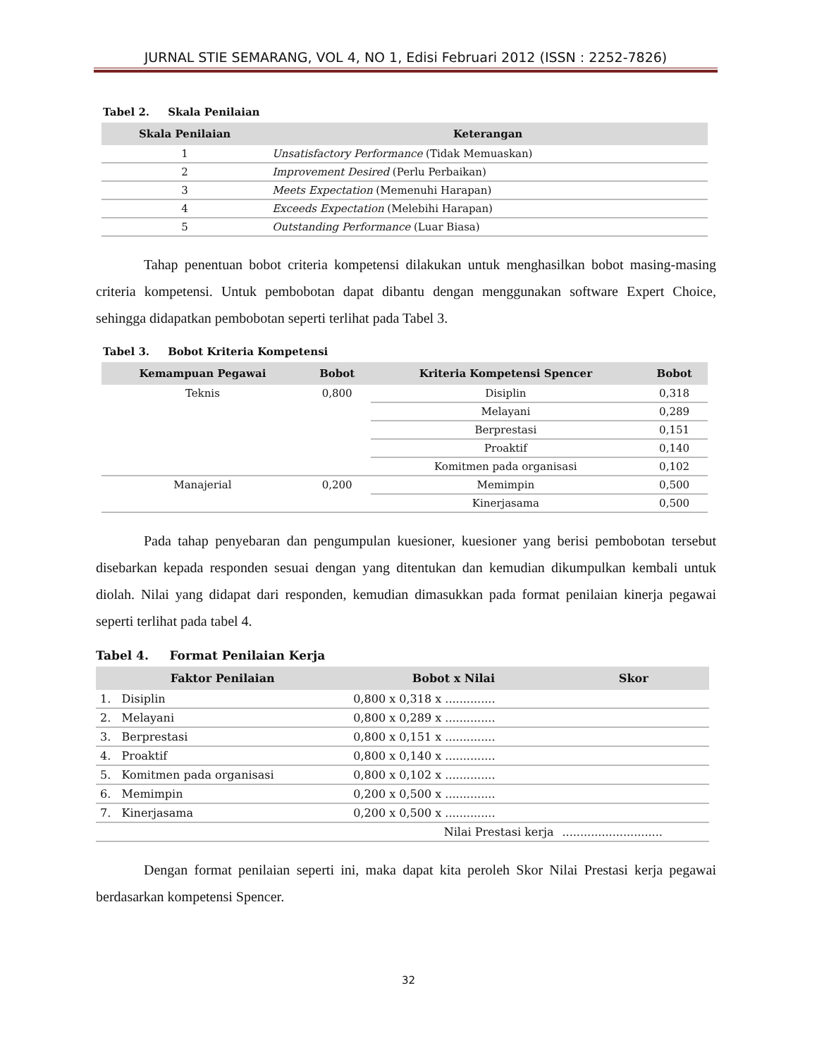JURNAL STIE SEMARANG, VOL 4, NO 1, Edisi Februari 2012 (ISSN : 2252-7826)
Tabel 2. Skala Penilaian
| Skala Penilaian | Keterangan |
| --- | --- |
| 1 | Unsatisfactory Performance (Tidak Memuaskan) |
| 2 | Improvement Desired (Perlu Perbaikan) |
| 3 | Meets Expectation (Memenuhi Harapan) |
| 4 | Exceeds Expectation (Melebihi Harapan) |
| 5 | Outstanding Performance (Luar Biasa) |
Tahap penentuan bobot criteria kompetensi dilakukan untuk menghasilkan bobot masing-masing criteria kompetensi. Untuk pembobotan dapat dibantu dengan menggunakan software Expert Choice, sehingga didapatkan pembobotan seperti terlihat pada Tabel 3.
Tabel 3. Bobot Kriteria Kompetensi
| Kemampuan Pegawai | Bobot | Kriteria Kompetensi Spencer | Bobot |
| --- | --- | --- | --- |
| Teknis | 0,800 | Disiplin | 0,318 |
| | | Melayani | 0,289 |
| | | Berprestasi | 0,151 |
| | | Proaktif | 0,140 |
| | | Komitmen pada organisasi | 0,102 |
| Manajerial | 0,200 | Memimpin | 0,500 |
| | | Kinerjasama | 0,500 |
Pada tahap penyebaran dan pengumpulan kuesioner, kuesioner yang berisi pembobotan tersebut disebarkan kepada responden sesuai dengan yang ditentukan dan kemudian dikumpulkan kembali untuk diolah. Nilai yang didapat dari responden, kemudian dimasukkan pada format penilaian kinerja pegawai seperti terlihat pada tabel 4.
Tabel 4. Format Penilaian Kerja
| Faktor Penilaian | Bobot x Nilai | Skor |
| --- | --- | --- |
| 1. Disiplin | 0,800 x 0,318 x .............. | |
| 2. Melayani | 0,800 x 0,289 x .............. | |
| 3. Berprestasi | 0,800 x 0,151 x .............. | |
| 4. Proaktif | 0,800 x 0,140 x .............. | |
| 5. Komitmen pada organisasi | 0,800 x 0,102 x .............. | |
| 6. Memimpin | 0,200 x 0,500 x .............. | |
| 7. Kinerjasama | 0,200 x 0,500 x .............. | |
| | Nilai Prestasi kerja | ............................ |
Dengan format penilaian seperti ini, maka dapat kita peroleh Skor Nilai Prestasi kerja pegawai berdasarkan kompetensi Spencer.
32